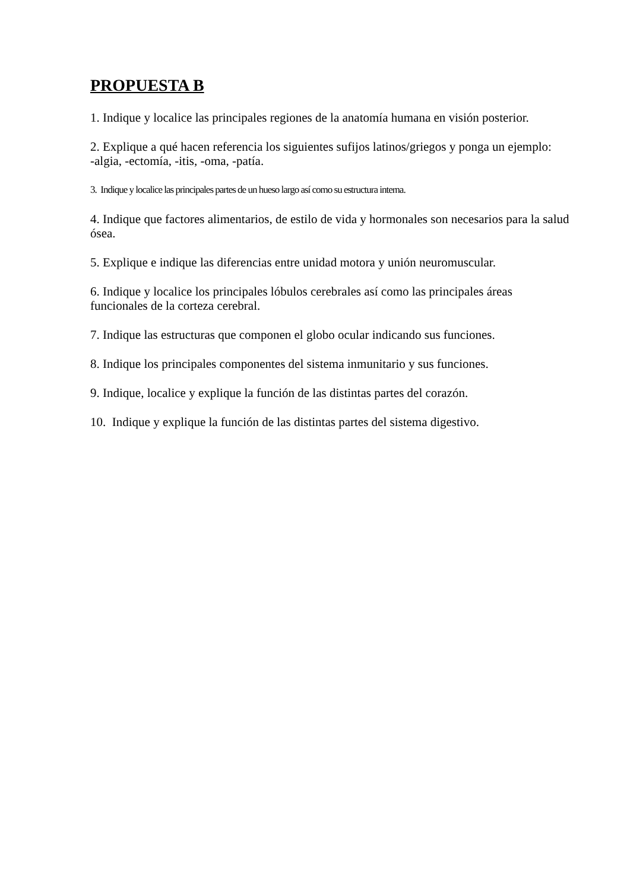PROPUESTA B
1. Indique y localice las principales regiones de la anatomía humana en visión posterior.
2. Explique a qué hacen referencia los siguientes sufijos latinos/griegos y ponga un ejemplo:
-algia, -ectomía, -itis, -oma, -patía.
3. Indique y localice las principales partes de un hueso largo así como su estructura interna.
4. Indique que factores alimentarios, de estilo de vida y hormonales son necesarios para la salud ósea.
5. Explique e indique las diferencias entre unidad motora y unión neuromuscular.
6. Indique y localice los principales lóbulos cerebrales así como las principales áreas funcionales de la corteza cerebral.
7. Indique las estructuras que componen el globo ocular indicando sus funciones.
8. Indique los principales componentes del sistema inmunitario y sus funciones.
9. Indique, localice y explique la función de las distintas partes del corazón.
10. Indique y explique la función de las distintas partes del sistema digestivo.